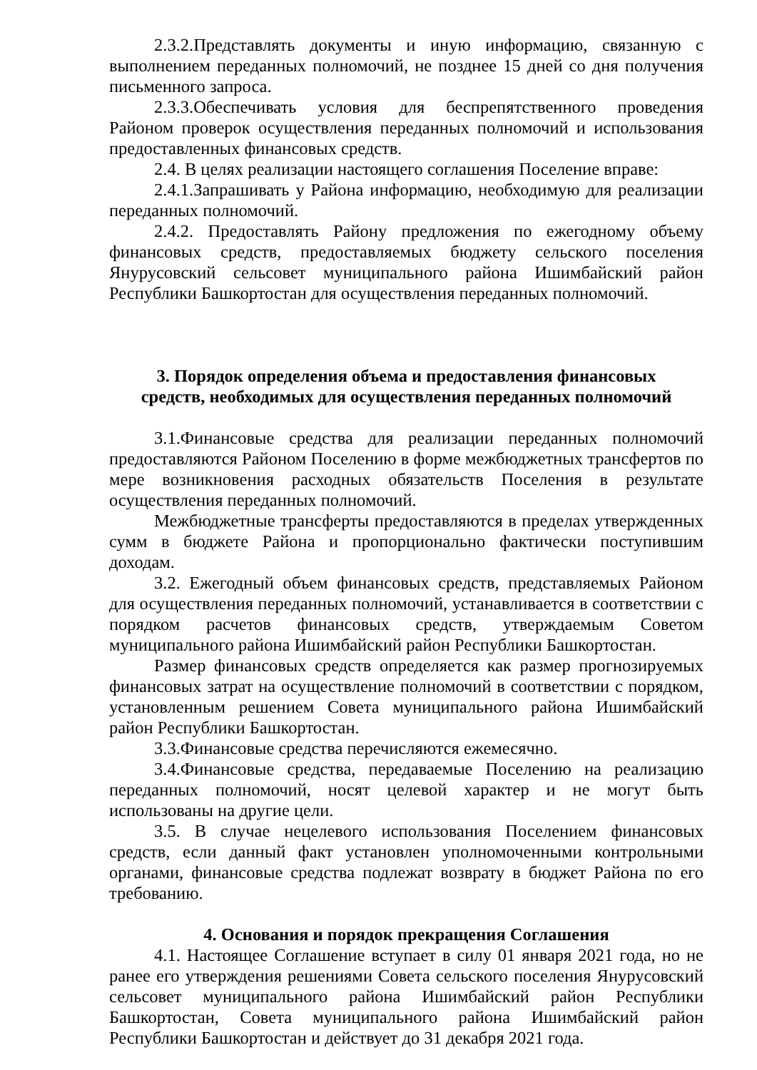2.3.2.Представлять документы и иную информацию, связанную с выполнением переданных полномочий, не позднее 15 дней со дня получения письменного запроса.
2.3.3.Обеспечивать условия для беспрепятственного проведения Районом проверок осуществления переданных полномочий и использования предоставленных финансовых средств.
2.4. В целях реализации настоящего соглашения Поселение вправе:
2.4.1.Запрашивать у Района информацию, необходимую для реализации переданных полномочий.
2.4.2. Предоставлять Району предложения по ежегодному объему финансовых средств, предоставляемых бюджету сельского поселения Янурусовский сельсовет муниципального района Ишимбайский район Республики Башкортостан для осуществления переданных полномочий.
3. Порядок определения объема и предоставления финансовых
средств, необходимых для осуществления переданных полномочий
3.1.Финансовые средства для реализации переданных полномочий предоставляются Районом Поселению в форме межбюджетных трансфертов по мере возникновения расходных обязательств Поселения в результате осуществления переданных полномочий.
Межбюджетные трансферты предоставляются в пределах утвержденных сумм в бюджете Района и пропорционально фактически поступившим доходам.
3.2. Ежегодный объем финансовых средств, представляемых Районом для осуществления переданных полномочий, устанавливается в соответствии с порядком расчетов финансовых средств, утверждаемым Советом муниципального района Ишимбайский район Республики Башкортостан.
Размер финансовых средств определяется как размер прогнозируемых финансовых затрат на осуществление полномочий в соответствии с порядком, установленным решением Совета муниципального района Ишимбайский район Республики Башкортостан.
3.3.Финансовые средства перечисляются ежемесячно.
3.4.Финансовые средства, передаваемые Поселению на реализацию переданных полномочий, носят целевой характер и не могут быть использованы на другие цели.
3.5. В случае нецелевого использования Поселением финансовых средств, если данный факт установлен уполномоченными контрольными органами, финансовые средства подлежат возврату в бюджет Района по его требованию.
4. Основания и порядок прекращения Соглашения
4.1. Настоящее Соглашение вступает в силу 01 января 2021 года, но не ранее его утверждения решениями Совета сельского поселения Янурусовский сельсовет муниципального района Ишимбайский район Республики Башкортостан, Совета муниципального района Ишимбайский район Республики Башкортостан и действует до 31 декабря 2021 года.